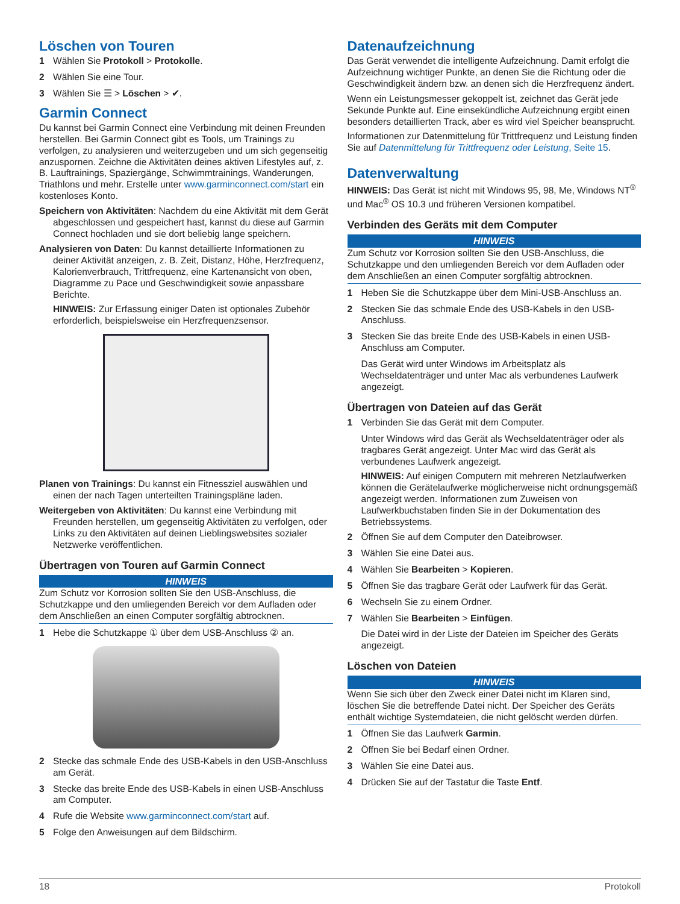Löschen von Touren
1 Wählen Sie Protokoll > Protokolle.
2 Wählen Sie eine Tour.
3 Wählen Sie ☰ > Löschen > ✔.
Garmin Connect
Du kannst bei Garmin Connect eine Verbindung mit deinen Freunden herstellen. Bei Garmin Connect gibt es Tools, um Trainings zu verfolgen, zu analysieren und weiterzugeben und um sich gegenseitig anzuspornen. Zeichne die Aktivitäten deines aktiven Lifestyles auf, z. B. Lauftrainings, Spaziergänge, Schwimmtrainings, Wanderungen, Triathlons und mehr. Erstelle unter www.garminconnect.com/start ein kostenloses Konto.
Speichern von Aktivitäten: Nachdem du eine Aktivität mit dem Gerät abgeschlossen und gespeichert hast, kannst du diese auf Garmin Connect hochladen und sie dort beliebig lange speichern.
Analysieren von Daten: Du kannst detaillierte Informationen zu deiner Aktivität anzeigen, z. B. Zeit, Distanz, Höhe, Herzfrequenz, Kalorienverbrauch, Trittfrequenz, eine Kartenansicht von oben, Diagramme zu Pace und Geschwindigkeit sowie anpassbare Berichte.
HINWEIS: Zur Erfassung einiger Daten ist optionales Zubehör erforderlich, beispielsweise ein Herzfrequenzsensor.
Planen von Trainings: Du kannst ein Fitnessziel auswählen und einen der nach Tagen unterteilten Trainingspläne laden.
Weitergeben von Aktivitäten: Du kannst eine Verbindung mit Freunden herstellen, um gegenseitig Aktivitäten zu verfolgen, oder Links zu den Aktivitäten auf deinen Lieblingswebsites sozialer Netzwerke veröffentlichen.
Übertragen von Touren auf Garmin Connect
HINWEIS
Zum Schutz vor Korrosion sollten Sie den USB-Anschluss, die Schutzkappe und den umliegenden Bereich vor dem Aufladen oder dem Anschließen an einen Computer sorgfältig abtrocknen.
1 Hebe die Schutzkappe ① über dem USB-Anschluss ② an.
2 Stecke das schmale Ende des USB-Kabels in den USB-Anschluss am Gerät.
3 Stecke das breite Ende des USB-Kabels in einen USB-Anschluss am Computer.
4 Rufe die Website www.garminconnect.com/start auf.
5 Folge den Anweisungen auf dem Bildschirm.
Datenaufzeichnung
Das Gerät verwendet die intelligente Aufzeichnung. Damit erfolgt die Aufzeichnung wichtiger Punkte, an denen Sie die Richtung oder die Geschwindigkeit ändern bzw. an denen sich die Herzfrequenz ändert.
Wenn ein Leistungsmesser gekoppelt ist, zeichnet das Gerät jede Sekunde Punkte auf. Eine einsekündliche Aufzeichnung ergibt einen besonders detaillierten Track, aber es wird viel Speicher beansprucht.
Informationen zur Datenmittelung für Trittfrequenz und Leistung finden Sie auf Datenmittelung für Trittfrequenz oder Leistung, Seite 15.
Datenverwaltung
HINWEIS: Das Gerät ist nicht mit Windows 95, 98, Me, Windows NT<sup>®</sup> und Mac<sup>®</sup> OS 10.3 und früheren Versionen kompatibel.
Verbinden des Geräts mit dem Computer
HINWEIS
Zum Schutz vor Korrosion sollten Sie den USB-Anschluss, die Schutzkappe und den umliegenden Bereich vor dem Aufladen oder dem Anschließen an einen Computer sorgfältig abtrocknen.
1 Heben Sie die Schutzkappe über dem Mini-USB-Anschluss an.
2 Stecken Sie das schmale Ende des USB-Kabels in den USB-Anschluss.
3 Stecken Sie das breite Ende des USB-Kabels in einen USB-Anschluss am Computer.
Das Gerät wird unter Windows im Arbeitsplatz als Wechseldatenträger und unter Mac als verbundenes Laufwerk angezeigt.
Übertragen von Dateien auf das Gerät
1 Verbinden Sie das Gerät mit dem Computer.
Unter Windows wird das Gerät als Wechseldatenträger oder als tragbares Gerät angezeigt. Unter Mac wird das Gerät als verbundenes Laufwerk angezeigt.
HINWEIS: Auf einigen Computern mit mehreren Netzlaufwerken können die Gerätelaufwerke möglicherweise nicht ordnungsgemäß angezeigt werden. Informationen zum Zuweisen von Laufwerkbuchstaben finden Sie in der Dokumentation des Betriebssystems.
2 Öffnen Sie auf dem Computer den Dateibrowser.
3 Wählen Sie eine Datei aus.
4 Wählen Sie Bearbeiten > Kopieren.
5 Öffnen Sie das tragbare Gerät oder Laufwerk für das Gerät.
6 Wechseln Sie zu einem Ordner.
7 Wählen Sie Bearbeiten > Einfügen.
Die Datei wird in der Liste der Dateien im Speicher des Geräts angezeigt.
Löschen von Dateien
HINWEIS
Wenn Sie sich über den Zweck einer Datei nicht im Klaren sind, löschen Sie die betreffende Datei nicht. Der Speicher des Geräts enthält wichtige Systemdateien, die nicht gelöscht werden dürfen.
1 Öffnen Sie das Laufwerk Garmin.
2 Öffnen Sie bei Bedarf einen Ordner.
3 Wählen Sie eine Datei aus.
4 Drücken Sie auf der Tastatur die Taste Entf.
18 Protokoll